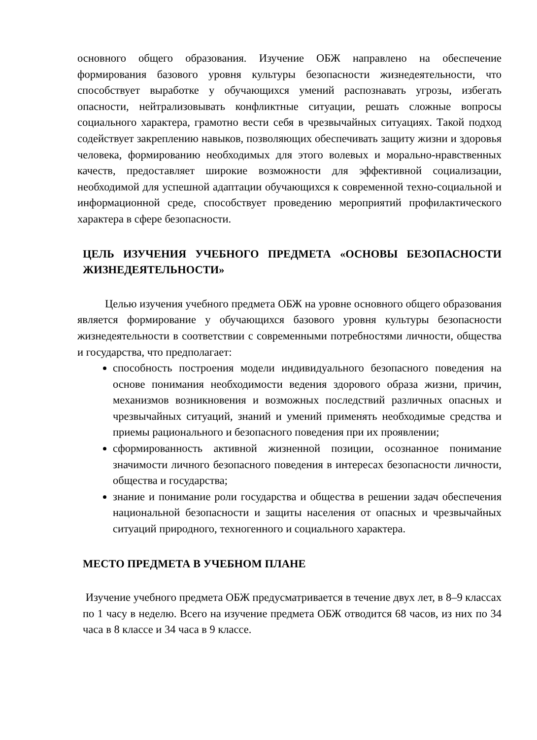основного общего образования. Изучение ОБЖ направлено на обеспечение формирования базового уровня культуры безопасности жизнедеятельности, что способствует выработке у обучающихся умений распознавать угрозы, избегать опасности, нейтрализовывать конфликтные ситуации, решать сложные вопросы социального характера, грамотно вести себя в чрезвычайных ситуациях. Такой подход содействует закреплению навыков, позволяющих обеспечивать защиту жизни и здоровья человека, формированию необходимых для этого волевых и морально-нравственных качеств, предоставляет широкие возможности для эффективной социализации, необходимой для успешной адаптации обучающихся к современной техно-социальной и информационной среде, способствует проведению мероприятий профилактического характера в сфере безопасности.
ЦЕЛЬ ИЗУЧЕНИЯ УЧЕБНОГО ПРЕДМЕТА «ОСНОВЫ БЕЗОПАСНОСТИ ЖИЗНЕДЕЯТЕЛЬНОСТИ»
Целью изучения учебного предмета ОБЖ на уровне основного общего образования является формирование у обучающихся базового уровня культуры безопасности жизнедеятельности в соответствии с современными потребностями личности, общества и государства, что предполагает:
способность построения модели индивидуального безопасного поведения на основе понимания необходимости ведения здорового образа жизни, причин, механизмов возникновения и возможных последствий различных опасных и чрезвычайных ситуаций, знаний и умений применять необходимые средства и приемы рационального и безопасного поведения при их проявлении;
сформированность активной жизненной позиции, осознанное понимание значимости личного безопасного поведения в интересах безопасности личности, общества и государства;
знание и понимание роли государства и общества в решении задач обеспечения национальной безопасности и защиты населения от опасных и чрезвычайных ситуаций природного, техногенного и социального характера.
МЕСТО ПРЕДМЕТА В УЧЕБНОМ ПЛАНЕ
Изучение учебного предмета ОБЖ предусматривается в течение двух лет, в 8–9 классах по 1 часу в неделю. Всего на изучение предмета ОБЖ отводится 68 часов, из них по 34 часа в 8 классе и 34 часа в 9 классе.